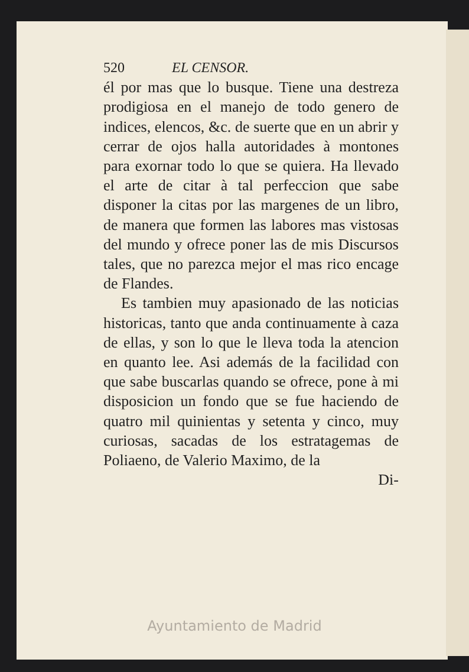520 EL CENSOR.
él por mas que lo busque. Tiene una destreza prodigiosa en el manejo de todo genero de indices, elencos, &c. de suerte que en un abrir y cerrar de ojos halla autoridades à montones para exornar todo lo que se quiera. Ha llevado el arte de citar à tal perfeccion que sabe disponer la citas por las margenes de un libro, de manera que formen las labores mas vistosas del mundo y ofrece poner las de mis Discursos tales, que no parezca mejor el mas rico encage de Flandes.
Es tambien muy apasionado de las noticias historicas, tanto que anda continuamente à caza de ellas, y son lo que le lleva toda la atencion en quanto lee. Asi además de la facilidad con que sabe buscarlas quando se ofrece, pone à mi disposicion un fondo que se fue haciendo de quatro mil quinientas y setenta y cinco, muy curiosas, sacadas de los estratagemas de Poliaeno, de Valerio Maximo, de la
Di-
Ayuntamiento de Madrid